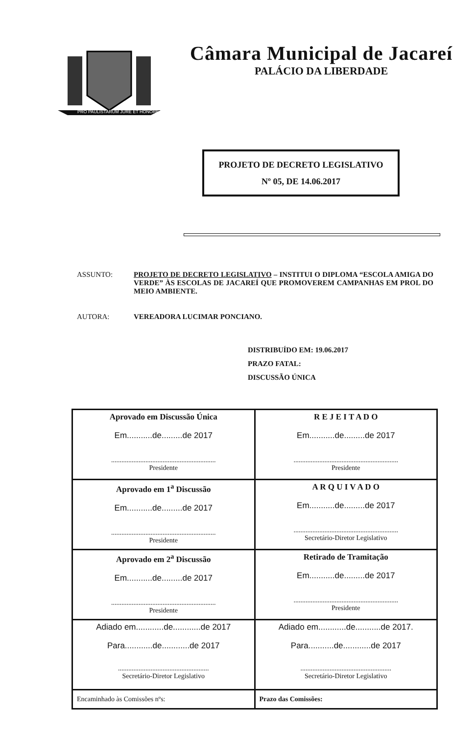PRO PAULISTARUM JURE ET HONORE
Câmara Municipal de Jacareí
PALÁCIO DA LIBERDADE
PROJETO DE DECRETO LEGISLATIVO
Nº 05, DE 14.06.2017
ASSUNTO: PROJETO DE DECRETO LEGISLATIVO – INSTITUI O DIPLOMA “ESCOLA AMIGA DO VERDE” ÀS ESCOLAS DE JACAREÍ QUE PROMOVEREM CAMPANHAS EM PROL DO MEIO AMBIENTE.
AUTORA: VEREADORA LUCIMAR PONCIANO.
DISTRIBUÍDO EM: 19.06.2017
PRAZO FATAL:
DISCUSSÃO ÚNICA
| Aprovado em Discussão Única Em...........de.........de 2017 ............................................................. Presidente | R E J E I T A D O Em...........de.........de 2017 ............................................................. Presidente |
| Aprovado em 1<sup>a</sup> Discussão Em...........de.........de 2017 ............................................................. Presidente | A R Q U I V A D O Em...........de.........de 2017 ............................................................. Secretário-Diretor Legislativo |
| Aprovado em 2<sup>a</sup> Discussão Em...........de.........de 2017 ............................................................. Presidente | Retirado de Tramitação Em...........de.........de 2017 ............................................................. Presidente |
| Adiado em............de............de 2017 Para............de............de 2017 ..................................................... Secretário-Diretor Legislativo | Adiado em............de...........de 2017. Para...........de............de 2017 ..................................................... Secretário-Diretor Legislativo |
| Encaminhado às Comissões nºs: | Prazo das Comissões: |